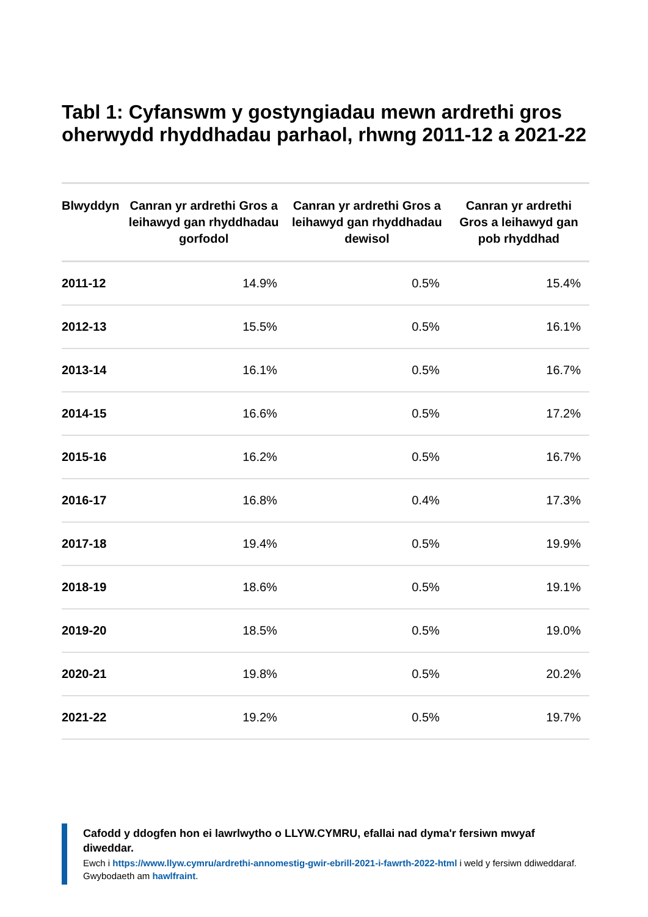Tabl 1: Cyfanswm y gostyngiadau mewn ardrethi gros oherwydd rhyddhadau parhaol, rhwng 2011-12 a 2021-22
| Blwyddyn | Canran yr ardrethi Gros a leihawyd gan rhyddhadau gorfodol | Canran yr ardrethi Gros a leihawyd gan rhyddhadau dewisol | Canran yr ardrethi Gros a leihawyd gan pob rhyddhad |
| --- | --- | --- | --- |
| 2011-12 | 14.9% | 0.5% | 15.4% |
| 2012-13 | 15.5% | 0.5% | 16.1% |
| 2013-14 | 16.1% | 0.5% | 16.7% |
| 2014-15 | 16.6% | 0.5% | 17.2% |
| 2015-16 | 16.2% | 0.5% | 16.7% |
| 2016-17 | 16.8% | 0.4% | 17.3% |
| 2017-18 | 19.4% | 0.5% | 19.9% |
| 2018-19 | 18.6% | 0.5% | 19.1% |
| 2019-20 | 18.5% | 0.5% | 19.0% |
| 2020-21 | 19.8% | 0.5% | 20.2% |
| 2021-22 | 19.2% | 0.5% | 19.7% |
Cafodd y ddogfen hon ei lawrlwytho o LLYW.CYMRU, efallai nad dyma'r fersiwn mwyaf diweddar.
Ewch i https://www.llyw.cymru/ardrethi-annomestig-gwir-ebrill-2021-i-fawrth-2022-html i weld y fersiwn ddiweddaraf.
Gwybodaeth am hawlfraint.